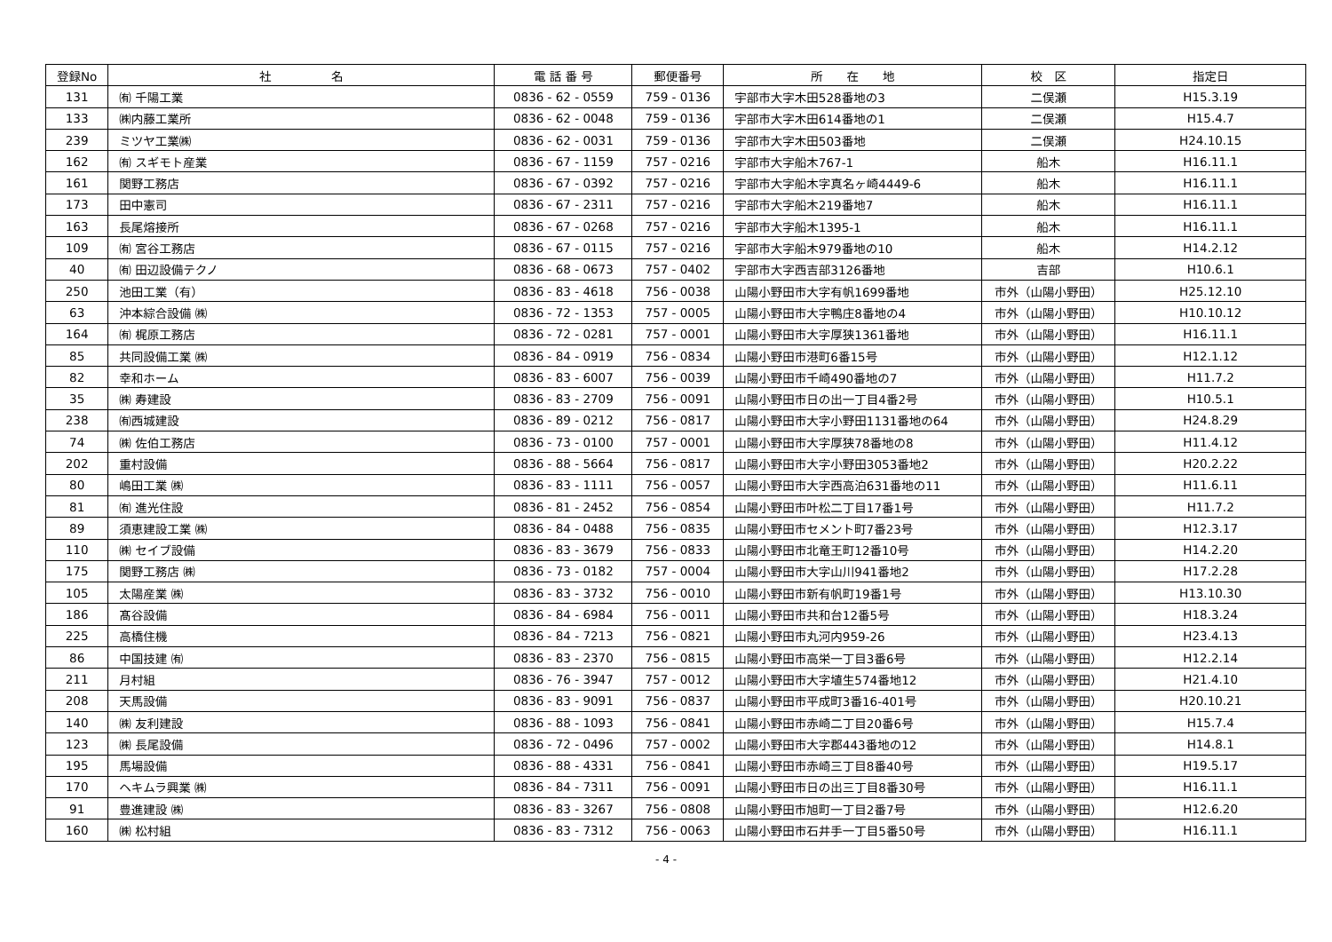| 登録No | 社 名 | 電 話 番 号 | 郵便番号 | 所 在 地 | 校 区 | 指定日 |
| --- | --- | --- | --- | --- | --- | --- |
| 131 | ㈲ 千陽工業 | 0836 - 62 - 0559 | 759 - 0136 | 宇部市大字木田528番地の3 | 二俣瀬 | H15.3.19 |
| 133 | ㈱内藤工業所 | 0836 - 62 - 0048 | 759 - 0136 | 宇部市大字木田614番地の1 | 二俣瀬 | H15.4.7 |
| 239 | ミツヤ工業㈱ | 0836 - 62 - 0031 | 759 - 0136 | 宇部市大字木田503番地 | 二俣瀬 | H24.10.15 |
| 162 | ㈲ スギモト産業 | 0836 - 67 - 1159 | 757 - 0216 | 宇部市大字船木767-1 | 船木 | H16.11.1 |
| 161 | 関野工務店 | 0836 - 67 - 0392 | 757 - 0216 | 宇部市大字船木字真名ヶ崎4449-6 | 船木 | H16.11.1 |
| 173 | 田中憲司 | 0836 - 67 - 2311 | 757 - 0216 | 宇部市大字船木219番地7 | 船木 | H16.11.1 |
| 163 | 長尾熔接所 | 0836 - 67 - 0268 | 757 - 0216 | 宇部市大字船木1395-1 | 船木 | H16.11.1 |
| 109 | ㈲ 宮谷工務店 | 0836 - 67 - 0115 | 757 - 0216 | 宇部市大字船木979番地の10 | 船木 | H14.2.12 |
| 40 | ㈲ 田辺設備テクノ | 0836 - 68 - 0673 | 757 - 0402 | 宇部市大字西吉部3126番地 | 吉部 | H10.6.1 |
| 250 | 池田工業（有） | 0836 - 83 - 4618 | 756 - 0038 | 山陽小野田市大字有帆1699番地 | 市外（山陽小野田） | H25.12.10 |
| 63 | 沖本綜合設備 ㈱ | 0836 - 72 - 1353 | 757 - 0005 | 山陽小野田市大字鴨庄8番地の4 | 市外（山陽小野田） | H10.10.12 |
| 164 | ㈲ 梶原工務店 | 0836 - 72 - 0281 | 757 - 0001 | 山陽小野田市大字厚狭1361番地 | 市外（山陽小野田） | H16.11.1 |
| 85 | 共同設備工業 ㈱ | 0836 - 84 - 0919 | 756 - 0834 | 山陽小野田市港町6番15号 | 市外（山陽小野田） | H12.1.12 |
| 82 | 幸和ホーム | 0836 - 83 - 6007 | 756 - 0039 | 山陽小野田市千崎490番地の7 | 市外（山陽小野田） | H11.7.2 |
| 35 | ㈱ 寿建設 | 0836 - 83 - 2709 | 756 - 0091 | 山陽小野田市日の出一丁目4番2号 | 市外（山陽小野田） | H10.5.1 |
| 238 | ㈲西城建設 | 0836 - 89 - 0212 | 756 - 0817 | 山陽小野田市大字小野田1131番地の64 | 市外（山陽小野田） | H24.8.29 |
| 74 | ㈱ 佐伯工務店 | 0836 - 73 - 0100 | 757 - 0001 | 山陽小野田市大字厚狭78番地の8 | 市外（山陽小野田） | H11.4.12 |
| 202 | 重村設備 | 0836 - 88 - 5664 | 756 - 0817 | 山陽小野田市大字小野田3053番地2 | 市外（山陽小野田） | H20.2.22 |
| 80 | 嶋田工業 ㈱ | 0836 - 83 - 1111 | 756 - 0057 | 山陽小野田市大字西高泊631番地の11 | 市外（山陽小野田） | H11.6.11 |
| 81 | ㈲ 進光住設 | 0836 - 81 - 2452 | 756 - 0854 | 山陽小野田市叶松二丁目17番1号 | 市外（山陽小野田） | H11.7.2 |
| 89 | 須恵建設工業 ㈱ | 0836 - 84 - 0488 | 756 - 0835 | 山陽小野田市セメント町7番23号 | 市外（山陽小野田） | H12.3.17 |
| 110 | ㈱ セイブ設備 | 0836 - 83 - 3679 | 756 - 0833 | 山陽小野田市北竜王町12番10号 | 市外（山陽小野田） | H14.2.20 |
| 175 | 関野工務店 ㈱ | 0836 - 73 - 0182 | 757 - 0004 | 山陽小野田市大字山川941番地2 | 市外（山陽小野田） | H17.2.28 |
| 105 | 太陽産業 ㈱ | 0836 - 83 - 3732 | 756 - 0010 | 山陽小野田市新有帆町19番1号 | 市外（山陽小野田） | H13.10.30 |
| 186 | 髙谷設備 | 0836 - 84 - 6984 | 756 - 0011 | 山陽小野田市共和台12番5号 | 市外（山陽小野田） | H18.3.24 |
| 225 | 高橋住機 | 0836 - 84 - 7213 | 756 - 0821 | 山陽小野田市丸河内959-26 | 市外（山陽小野田） | H23.4.13 |
| 86 | 中国技建 ㈲ | 0836 - 83 - 2370 | 756 - 0815 | 山陽小野田市高栄一丁目3番6号 | 市外（山陽小野田） | H12.2.14 |
| 211 | 月村組 | 0836 - 76 - 3947 | 757 - 0012 | 山陽小野田市大字埴生574番地12 | 市外（山陽小野田） | H21.4.10 |
| 208 | 天馬設備 | 0836 - 83 - 9091 | 756 - 0837 | 山陽小野田市平成町3番16-401号 | 市外（山陽小野田） | H20.10.21 |
| 140 | ㈱ 友利建設 | 0836 - 88 - 1093 | 756 - 0841 | 山陽小野田市赤崎二丁目20番6号 | 市外（山陽小野田） | H15.7.4 |
| 123 | ㈱ 長尾設備 | 0836 - 72 - 0496 | 757 - 0002 | 山陽小野田市大字郡443番地の12 | 市外（山陽小野田） | H14.8.1 |
| 195 | 馬場設備 | 0836 - 88 - 4331 | 756 - 0841 | 山陽小野田市赤崎三丁目8番40号 | 市外（山陽小野田） | H19.5.17 |
| 170 | ヘキムラ興業 ㈱ | 0836 - 84 - 7311 | 756 - 0091 | 山陽小野田市日の出三丁目8番30号 | 市外（山陽小野田） | H16.11.1 |
| 91 | 豊進建設 ㈱ | 0836 - 83 - 3267 | 756 - 0808 | 山陽小野田市旭町一丁目2番7号 | 市外（山陽小野田） | H12.6.20 |
| 160 | ㈱ 松村組 | 0836 - 83 - 7312 | 756 - 0063 | 山陽小野田市石井手一丁目5番50号 | 市外（山陽小野田） | H16.11.1 |
- 4 -